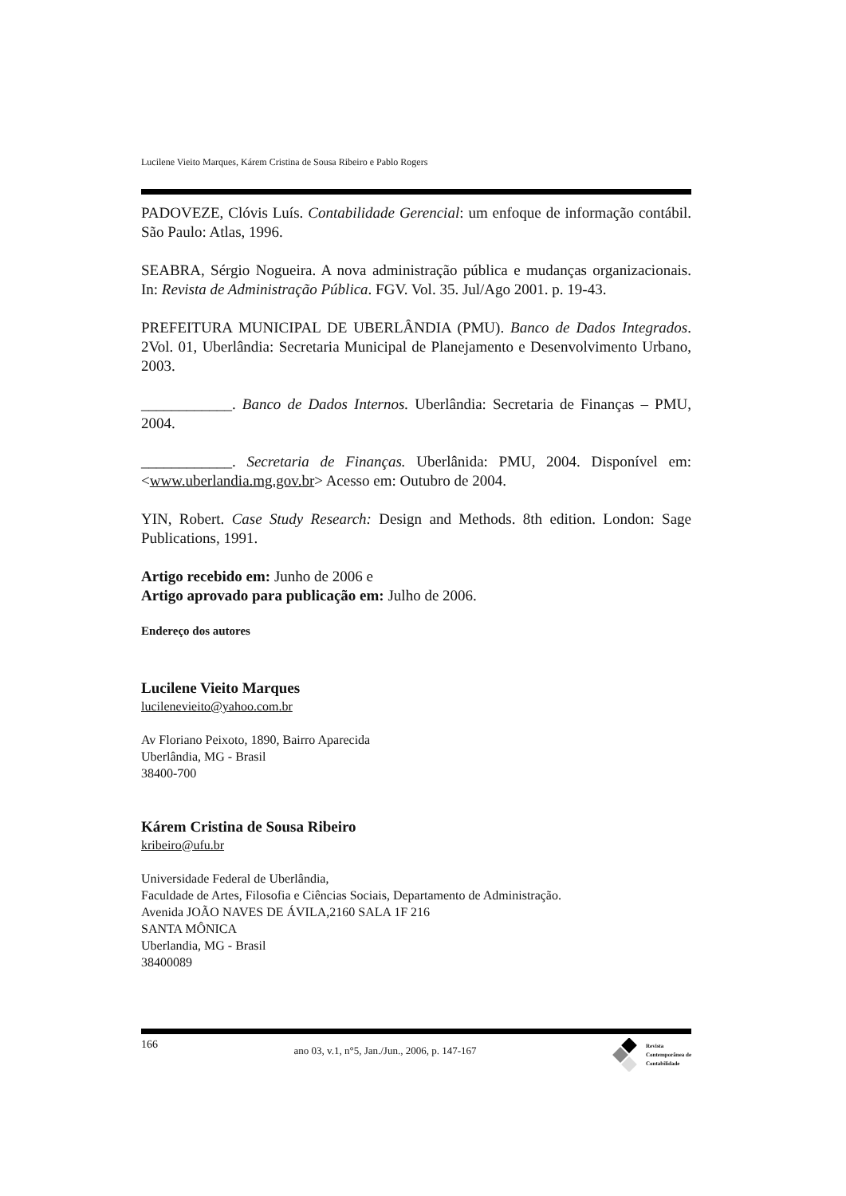Lucilene Vieito Marques, Kárem Cristina de Sousa Ribeiro e Pablo Rogers
PADOVEZE, Clóvis Luís. Contabilidade Gerencial: um enfoque de informação contábil. São Paulo: Atlas, 1996.
SEABRA, Sérgio Nogueira. A nova administração pública e mudanças organizacionais. In: Revista de Administração Pública. FGV. Vol. 35. Jul/Ago 2001. p. 19-43.
PREFEITURA MUNICIPAL DE UBERLÂNDIA (PMU). Banco de Dados Integrados. 2Vol. 01, Uberlândia: Secretaria Municipal de Planejamento e Desenvolvimento Urbano, 2003.
____________. Banco de Dados Internos. Uberlândia: Secretaria de Finanças – PMU, 2004.
____________. Secretaria de Finanças. Uberlânida: PMU, 2004. Disponível em: <www.uberlandia.mg.gov.br> Acesso em: Outubro de 2004.
YIN, Robert. Case Study Research: Design and Methods. 8th edition. London: Sage Publications, 1991.
Artigo recebido em: Junho de 2006 e
Artigo aprovado para publicação em: Julho de 2006.
Endereço dos autores
Lucilene Vieito Marques
lucilenevieito@yahoo.com.br
Av Floriano Peixoto, 1890, Bairro Aparecida
Uberlândia, MG - Brasil
38400-700
Kárem Cristina de Sousa Ribeiro
kribeiro@ufu.br
Universidade Federal de Uberlândia,
Faculdade de Artes, Filosofia e Ciências Sociais, Departamento de Administração.
Avenida JOÃO NAVES DE ÁVILA,2160 SALA 1F 216
SANTA MÔNICA
Uberlandia, MG - Brasil
38400089
166 ano 03, v.1, n°5, Jan./Jun., 2006, p. 147-167
Revista
Contemporânea de
Contabilidade